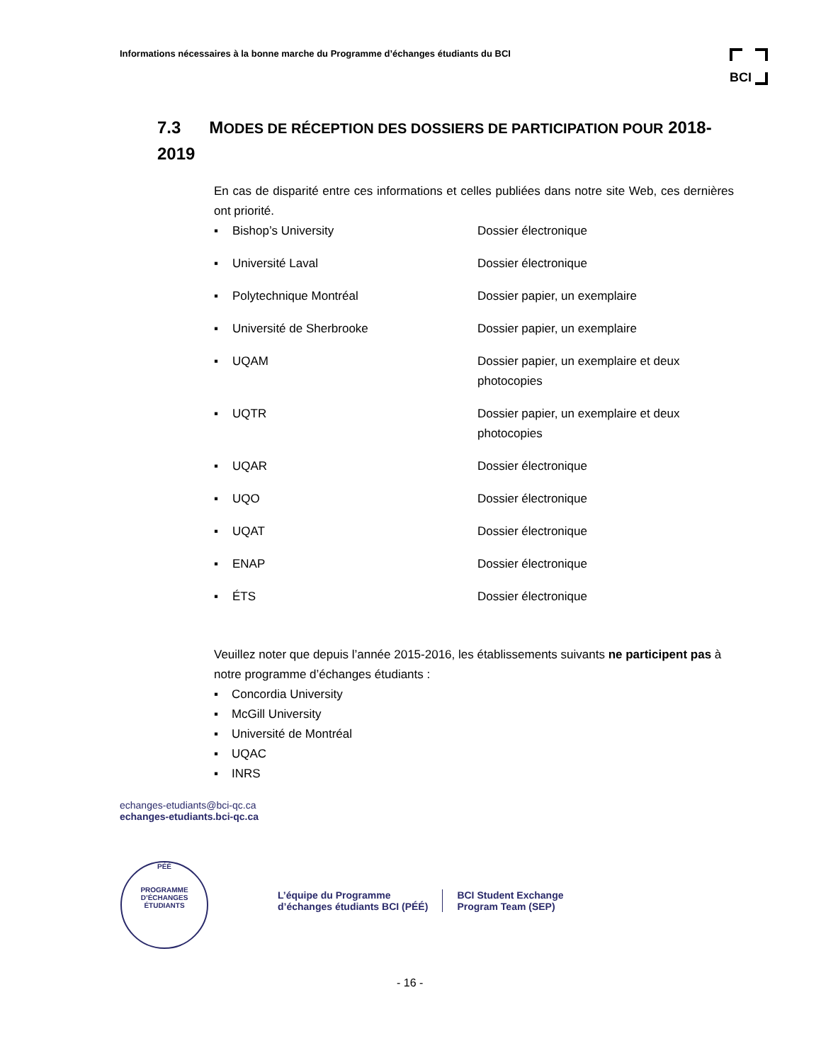Informations nécessaires à la bonne marche du Programme d’échanges étudiants du BCI
BCI
7.3 MODES DE RÉCEPTION DES DOSSIERS DE PARTICIPATION POUR 2018-2019
En cas de disparité entre ces informations et celles publiées dans notre site Web, ces dernières ont priorité.
| ▪ | Bishop’s University | Dossier électronique |
| ▪ | Université Laval | Dossier électronique |
| ▪ | Polytechnique Montréal | Dossier papier, un exemplaire |
| ▪ | Université de Sherbrooke | Dossier papier, un exemplaire |
| ▪ | UQAM | Dossier papier, un exemplaire et deux photocopies |
| ▪ | UQTR | Dossier papier, un exemplaire et deux photocopies |
| ▪ | UQAR | Dossier électronique |
| ▪ | UQO | Dossier électronique |
| ▪ | UQAT | Dossier électronique |
| ▪ | ENAP | Dossier électronique |
| ▪ | ÉTS | Dossier électronique |
Veuillez noter que depuis l’année 2015-2016, les établissements suivants ne participent pas à notre programme d’échanges étudiants :
▪ Concordia University
▪ McGill University
▪ Université de Montréal
▪ UQAC
▪ INRS
echanges-etudiants@bci-qc.ca
echanges-etudiants.bci-qc.ca
PÉÉ
PROGRAMME D’ÉCHANGES ÉTUDIANTS
L’équipe du Programme
d’échanges étudiants BCI (PÉÉ)
BCI Student Exchange
Program Team (SEP)
- 16 -